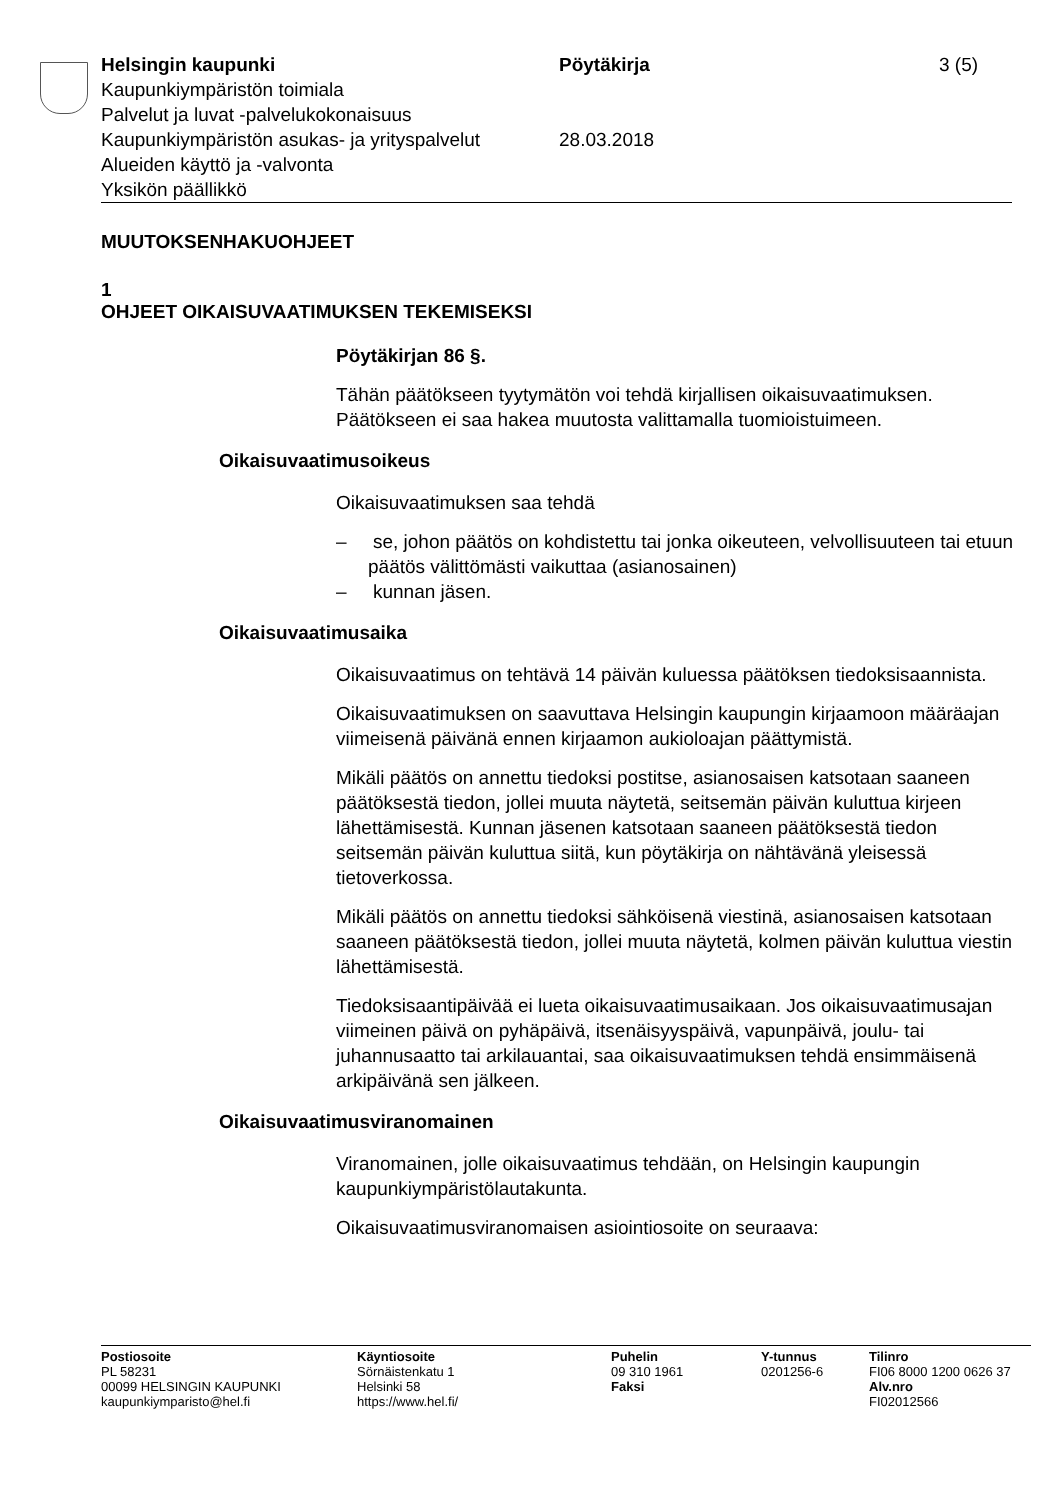Helsingin kaupunki
Kaupunkiympäristön toimiala
Palvelut ja luvat -palvelukokonaisuus
Kaupunkiympäristön asukas- ja yrityspalvelut
Alueiden käyttö ja -valvonta
Yksikön päällikkö
Pöytäkirja
28.03.2018
3 (5)
MUUTOKSENHAKUOHJEET
1
OHJEET OIKAISUVAATIMUKSEN TEKEMISEKSI
Pöytäkirjan 86 §.
Tähän päätökseen tyytymätön voi tehdä kirjallisen oikaisuvaatimuksen. Päätökseen ei saa hakea muutosta valittamalla tuomioistuimeen.
Oikaisuvaatimusoikeus
Oikaisuvaatimuksen saa tehdä
– se, johon päätös on kohdistettu tai jonka oikeuteen, velvollisuuteen tai etuun päätös välittömästi vaikuttaa (asianosainen)
– kunnan jäsen.
Oikaisuvaatimusaika
Oikaisuvaatimus on tehtävä 14 päivän kuluessa päätöksen tiedoksisaannista.
Oikaisuvaatimuksen on saavuttava Helsingin kaupungin kirjaamoon määräajan viimeisenä päivänä ennen kirjaamon aukioloajan päättymistä.
Mikäli päätös on annettu tiedoksi postitse, asianosaisen katsotaan saaneen päätöksestä tiedon, jollei muuta näytetä, seitsemän päivän kuluttua kirjeen lähettämisestä. Kunnan jäsenen katsotaan saaneen päätöksestä tiedon seitsemän päivän kuluttua siitä, kun pöytäkirja on nähtävänä yleisessä tietoverkossa.
Mikäli päätös on annettu tiedoksi sähköisenä viestinä, asianosaisen katsotaan saaneen päätöksestä tiedon, jollei muuta näytetä, kolmen päivän kuluttua viestin lähettämisestä.
Tiedoksisaantipäivää ei lueta oikaisuvaatimusaikaan. Jos oikaisuvaatimusajan viimeinen päivä on pyhäpäivä, itsenäisyyspäivä, vapunpäivä, joulu- tai juhannusaatto tai arkilauantai, saa oikaisuvaatimuksen tehdä ensimmäisenä arkipäivänä sen jälkeen.
Oikaisuvaatimusviranomainen
Viranomainen, jolle oikaisuvaatimus tehdään, on Helsingin kaupungin kaupunkiympäristölautakunta.
Oikaisuvaatimusviranomaisen asiointiosoite on seuraava:
Postiosoite
PL 58231
00099 HELSINGIN KAUPUNKI
kaupunkiymparisto@hel.fi
Käyntiosoite
Sörnäistenkatu 1
Helsinki 58
https://www.hel.fi/
Puhelin
09 310 1961
Faksi
Y-tunnus
0201256-6
Tilinro
FI06 8000 1200 0626 37
Alv.nro
FI02012566